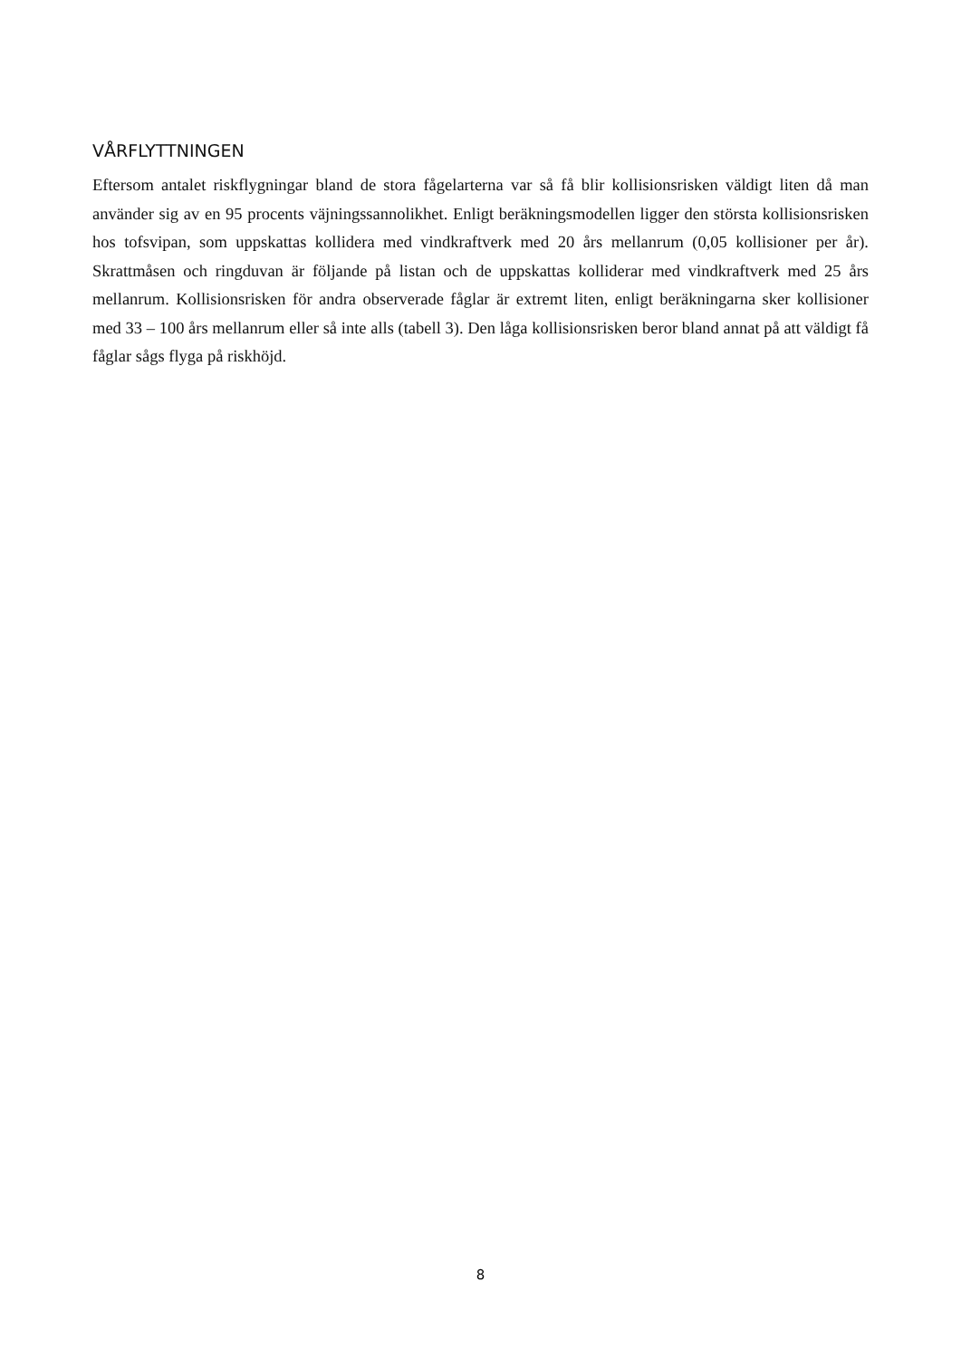VÅRFLYTTNINGEN
Eftersom antalet riskflygningar bland de stora fågelarterna var så få blir kollisionsrisken väldigt liten då man använder sig av en 95 procents väjningssannolikhet. Enligt beräkningsmodellen ligger den största kollisionsrisken hos tofsvipan, som uppskattas kollidera med vindkraftverk med 20 års mellanrum (0,05 kollisioner per år). Skrattmåsen och ringduvan är följande på listan och de uppskattas kolliderar med vindkraftverk med 25 års mellanrum. Kollisionsrisken för andra observerade fåglar är extremt liten, enligt beräkningarna sker kollisioner med 33 – 100 års mellanrum eller så inte alls (tabell 3). Den låga kollisionsrisken beror bland annat på att väldigt få fåglar sågs flyga på riskhöjd.
8